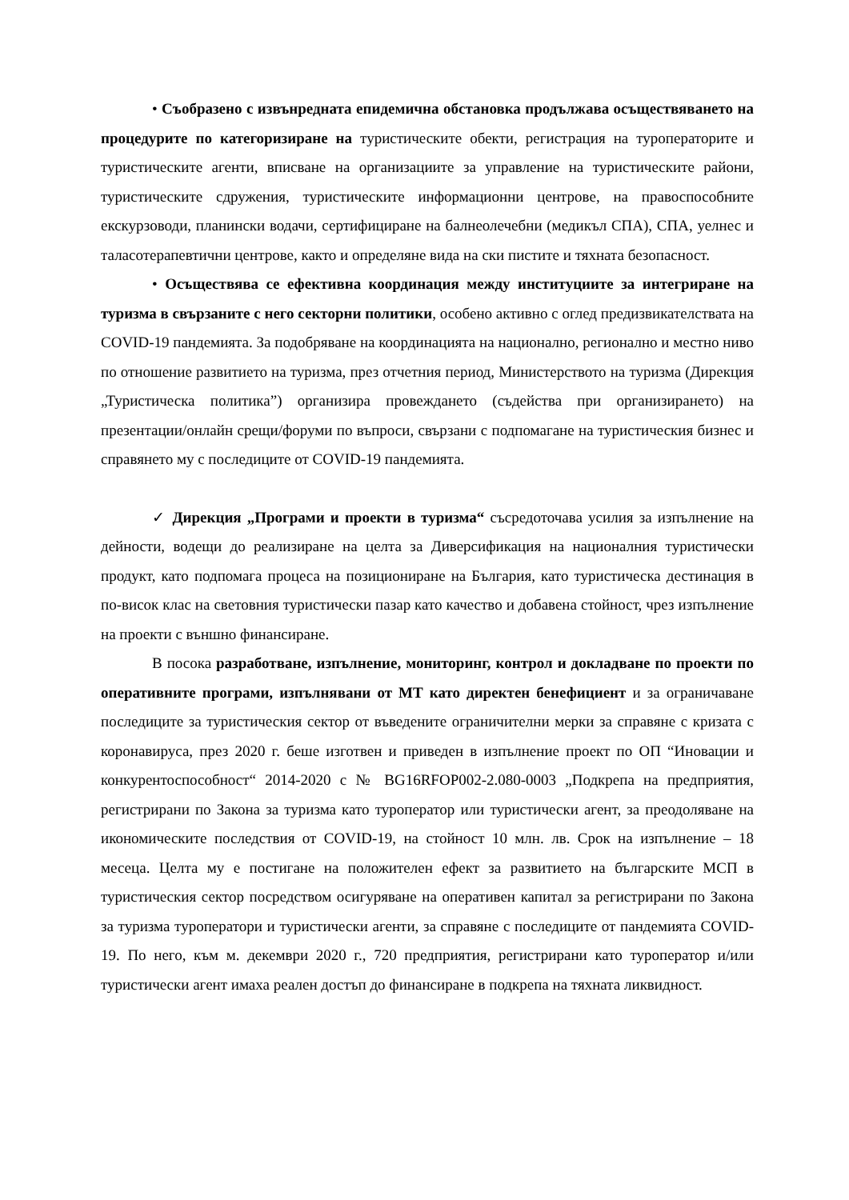• Съобразено с извънредната епидемична обстановка продължава осъществяването на процедурите по категоризиране на туристическите обекти, регистрация на туроператорите и туристическите агенти, вписване на организациите за управление на туристическите райони, туристическите сдружения, туристическите информационни центрове, на правоспособните екскурзоводи, планински водачи, сертифициране на балнеолечебни (медикъл СПА), СПА, уелнес и таласотерапевтични центрове, както и определяне вида на ски пистите и тяхната безопасност.
• Осъществява се ефективна координация между институциите за интегриране на туризма в свързаните с него секторни политики, особено активно с оглед предизвикателствата на COVID-19 пандемията. За подобряване на координацията на национално, регионално и местно ниво по отношение развитието на туризма, през отчетния период, Министерството на туризма (Дирекция „Туристическа политика”) организира провеждането (съдейства при организирането) на презентации/онлайн срещи/форуми по въпроси, свързани с подпомагане на туристическия бизнес и справянето му с последиците от COVID-19 пандемията.
✓ Дирекция „Програми и проекти в туризма“ съсредоточава усилия за изпълнение на дейности, водещи до реализиране на целта за Диверсификация на националния туристически продукт, като подпомага процеса на позициониране на България, като туристическа дестинация в по-висок клас на световния туристически пазар като качество и добавена стойност, чрез изпълнение на проекти с външно финансиране.
В посока разработване, изпълнение, мониторинг, контрол и докладване по проекти по оперативните програми, изпълнявани от МТ като директен бенефициент и за ограничаване последиците за туристическия сектор от въведените ограничителни мерки за справяне с кризата с коронавируса, през 2020 г. беше изготвен и приведен в изпълнение проект по ОП “Иновации и конкурентоспособност“ 2014-2020 с № BG16RFOP002-2.080-0003 „Подкрепа на предприятия, регистрирани по Закона за туризма като туроператор или туристически агент, за преодоляване на икономическите последствия от COVID-19, на стойност 10 млн. лв. Срок на изпълнение – 18 месеца. Целта му е постигане на положителен ефект за развитието на българските МСП в туристическия сектор посредством осигуряване на оперативен капитал за регистрирани по Закона за туризма туроператори и туристически агенти, за справяне с последиците от пандемията COVID-19. По него, към м. декември 2020 г., 720 предприятия, регистрирани като туроператор и/или туристически агент имаха реален достъп до финансиране в подкрепа на тяхната ликвидност.